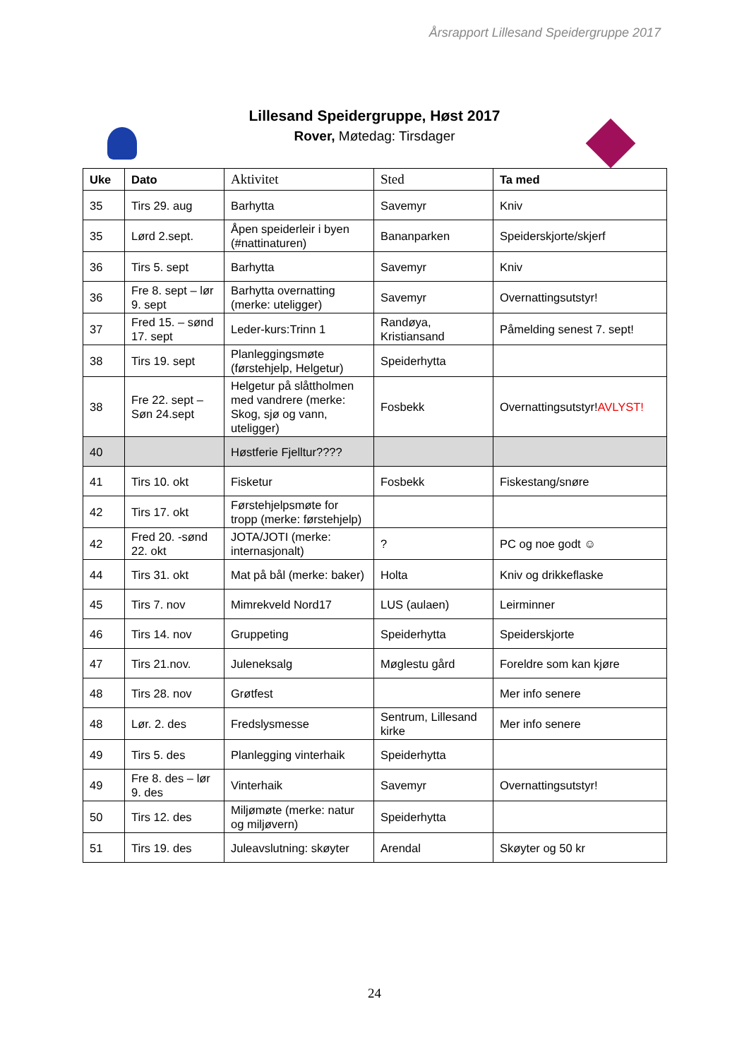Årsrapport Lillesand Speidergruppe 2017
Lillesand Speidergruppe, Høst 2017
Rover, Møtedag: Tirsdager
| Uke | Dato | Aktivitet | Sted | Ta med |
| --- | --- | --- | --- | --- |
| 35 | Tirs 29. aug | Barhytta | Savemyr | Kniv |
| 35 | Lørd 2.sept. | Åpen speiderleir i byen (#nattinaturen) | Bananparken | Speiderskjorte/skjerf |
| 36 | Tirs 5. sept | Barhytta | Savemyr | Kniv |
| 36 | Fre 8. sept – lør 9. sept | Barhytta overnatting (merke: uteligger) | Savemyr | Overnattingsutstyr! |
| 37 | Fred 15. – sønd 17. sept | Leder-kurs:Trinn 1 | Randøya, Kristiansand | Påmelding senest 7. sept! |
| 38 | Tirs 19. sept | Planleggingsmøte (førstehjelp, Helgetur) | Speiderhytta | |
| 38 | Fre 22. sept – Søn 24.sept | Helgetur på slåttholmen med vandrere (merke: Skog, sjø og vann, uteligger) | Fosbekk | Overnattingsutstyr! AVLYST! |
| 40 | | Høstferie Fjelltur???? | | |
| 41 | Tirs 10. okt | Fisketur | Fosbekk | Fiskestang/snøre |
| 42 | Tirs 17. okt | Førstehjelpsmøte for tropp (merke: førstehjelp) | | |
| 42 | Fred 20. -sønd 22. okt | JOTA/JOTI (merke: internasjonalt) | ? | PC og noe godt ☺ |
| 44 | Tirs 31. okt | Mat på bål (merke: baker) | Holta | Kniv og drikkeflaske |
| 45 | Tirs 7. nov | Mimrekveld Nord17 | LUS (aulaen) | Leirminner |
| 46 | Tirs 14. nov | Gruppeting | Speiderhytta | Speiderskjorte |
| 47 | Tirs 21.nov. | Juleneksalg | Møglestu gård | Foreldre som kan kjøre |
| 48 | Tirs 28. nov | Grøtfest | | Mer info senere |
| 48 | Lør. 2. des | Fredslysmesse | Sentrum, Lillesand kirke | Mer info senere |
| 49 | Tirs 5. des | Planlegging vinterhaik | Speiderhytta | |
| 49 | Fre 8. des – lør 9. des | Vinterhaik | Savemyr | Overnattingsutstyr! |
| 50 | Tirs 12. des | Miljømøte (merke: natur og miljøvern) | Speiderhytta | |
| 51 | Tirs 19. des | Juleavslutning: skøyter | Arendal | Skøyter og 50 kr |
24